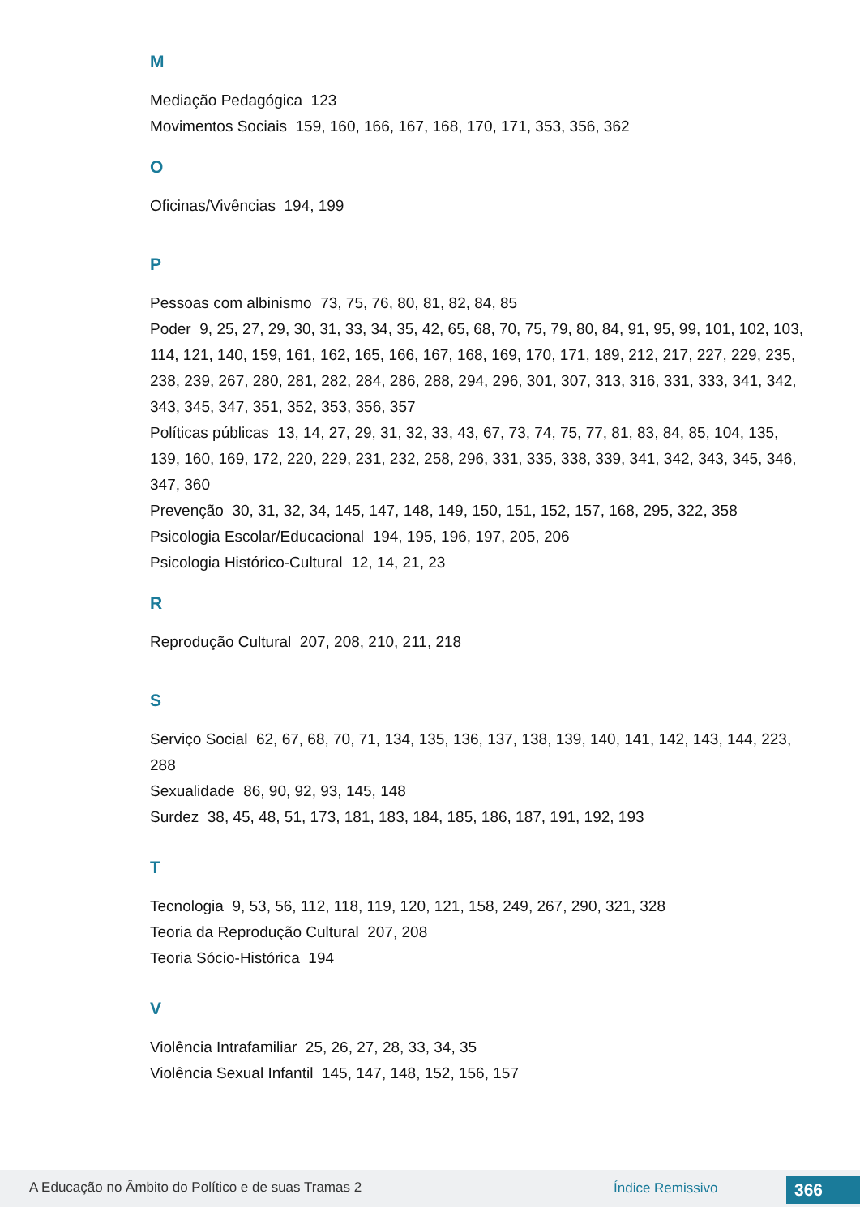M
Mediação Pedagógica 123
Movimentos Sociais 159, 160, 166, 167, 168, 170, 171, 353, 356, 362
O
Oficinas/Vivências 194, 199
P
Pessoas com albinismo 73, 75, 76, 80, 81, 82, 84, 85
Poder 9, 25, 27, 29, 30, 31, 33, 34, 35, 42, 65, 68, 70, 75, 79, 80, 84, 91, 95, 99, 101, 102, 103, 114, 121, 140, 159, 161, 162, 165, 166, 167, 168, 169, 170, 171, 189, 212, 217, 227, 229, 235, 238, 239, 267, 280, 281, 282, 284, 286, 288, 294, 296, 301, 307, 313, 316, 331, 333, 341, 342, 343, 345, 347, 351, 352, 353, 356, 357
Políticas públicas 13, 14, 27, 29, 31, 32, 33, 43, 67, 73, 74, 75, 77, 81, 83, 84, 85, 104, 135, 139, 160, 169, 172, 220, 229, 231, 232, 258, 296, 331, 335, 338, 339, 341, 342, 343, 345, 346, 347, 360
Prevenção 30, 31, 32, 34, 145, 147, 148, 149, 150, 151, 152, 157, 168, 295, 322, 358
Psicologia Escolar/Educacional 194, 195, 196, 197, 205, 206
Psicologia Histórico-Cultural 12, 14, 21, 23
R
Reprodução Cultural 207, 208, 210, 211, 218
S
Serviço Social 62, 67, 68, 70, 71, 134, 135, 136, 137, 138, 139, 140, 141, 142, 143, 144, 223, 288
Sexualidade 86, 90, 92, 93, 145, 148
Surdez 38, 45, 48, 51, 173, 181, 183, 184, 185, 186, 187, 191, 192, 193
T
Tecnologia 9, 53, 56, 112, 118, 119, 120, 121, 158, 249, 267, 290, 321, 328
Teoria da Reprodução Cultural 207, 208
Teoria Sócio-Histórica 194
V
Violência Intrafamiliar 25, 26, 27, 28, 33, 34, 35
Violência Sexual Infantil 145, 147, 148, 152, 156, 157
A Educação no Âmbito do Político e de suas Tramas 2 Índice Remissivo 366